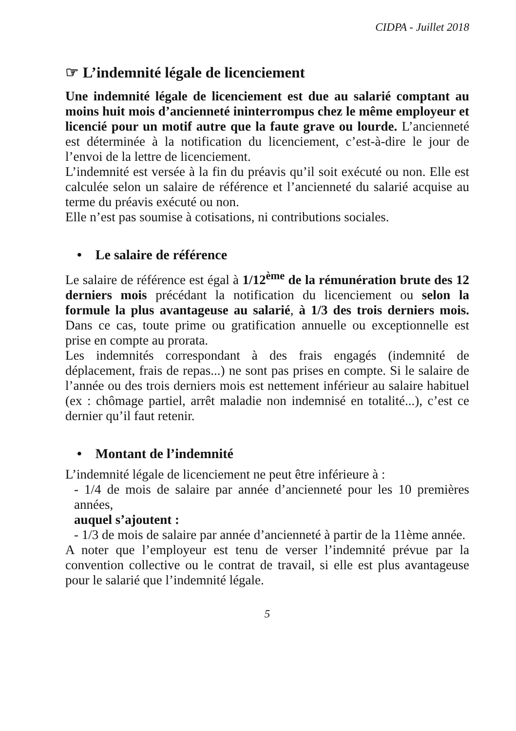CIDPA - Juillet 2018
☞ L’indemnité légale de licenciement
Une indemnité légale de licenciement est due au salarié comptant au moins huit mois d’ancienneté ininterrompus chez le même employeur et licencié pour un motif autre que la faute grave ou lourde. L’ancienneté est déterminée à la notification du licenciement, c’est-à-dire le jour de l’envoi de la lettre de licenciement.
L’indemnité est versée à la fin du préavis qu’il soit exécuté ou non. Elle est calculée selon un salaire de référence et l’ancienneté du salarié acquise au terme du préavis exécuté ou non.
Elle n’est pas soumise à cotisations, ni contributions sociales.
• Le salaire de référence
Le salaire de référence est égal à 1/12<sup>ème</sup> de la rémunération brute des 12 derniers mois précédant la notification du licenciement ou selon la formule la plus avantageuse au salarié, à 1/3 des trois derniers mois. Dans ce cas, toute prime ou gratification annuelle ou exceptionnelle est prise en compte au prorata.
Les indemnités correspondant à des frais engagés (indemnité de déplacement, frais de repas...) ne sont pas prises en compte. Si le salaire de l’année ou des trois derniers mois est nettement inférieur au salaire habituel (ex : chômage partiel, arrêt maladie non indemnisé en totalité...), c’est ce dernier qu’il faut retenir.
• Montant de l’indemnité
L’indemnité légale de licenciement ne peut être inférieure à :
- 1/4 de mois de salaire par année d’ancienneté pour les 10 premières années,
auquel s’ajoutent :
- 1/3 de mois de salaire par année d’ancienneté à partir de la 11ème année.
A noter que l’employeur est tenu de verser l’indemnité prévue par la convention collective ou le contrat de travail, si elle est plus avantageuse pour le salarié que l’indemnité légale.
5